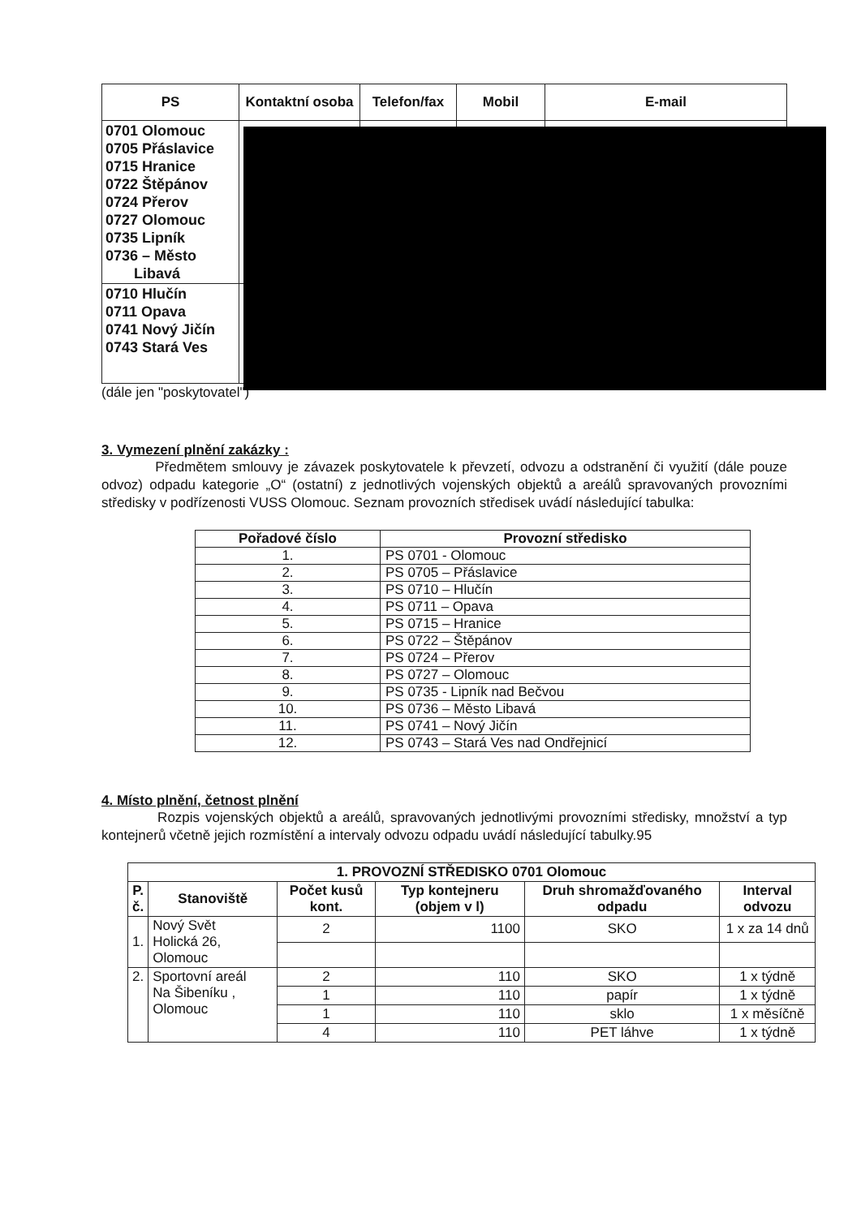| PS | Kontaktní osoba | Telefon/fax | Mobil | E-mail |
| --- | --- | --- | --- | --- |
| 0701 Olomouc 0705 Přáslavice 0715 Hranice 0722 Štěpánov 0724 Přerov 0727 Olomouc 0735 Lipník 0736 – Město Libavá | | | | |
| 0710 Hlučín 0711 Opava 0741 Nový Jičín 0743 Stará Ves | | | | |
(dále jen "poskytovatel")
3. Vymezení plnění zakázky :
Předmětem smlouvy je závazek poskytovatele k převzetí, odvozu a odstranění či využití (dále pouze odvoz) odpadu kategorie „O“ (ostatní) z jednotlivých vojenských objektů a areálů spravovaných provozními středisky v podřízenosti VUSS Olomouc. Seznam provozních středisek uvádí následující tabulka:
| Pořadové číslo | Provozní středisko |
| --- | --- |
| 1. | PS 0701 - Olomouc |
| 2. | PS 0705 – Přáslavice |
| 3. | PS 0710 – Hlučín |
| 4. | PS 0711 – Opava |
| 5. | PS 0715 – Hranice |
| 6. | PS 0722 – Štěpánov |
| 7. | PS 0724 – Přerov |
| 8. | PS 0727 – Olomouc |
| 9. | PS 0735 - Lipník nad Bečvou |
| 10. | PS 0736 – Město Libavá |
| 11. | PS 0741 – Nový Jičín |
| 12. | PS 0743 – Stará Ves nad Ondřejnicí |
4. Místo plnění, četnost plnění
Rozpis vojenských objektů a areálů, spravovaných jednotlivými provozními středisky, množství a typ kontejnerů včetně jejich rozmístění a intervaly odvozu odpadu uvádí následující tabulky.95
| 1. PROVOZNÍ STŘEDISKO 0701 Olomouc | | | | | |
| --- | --- | --- | --- | --- | --- |
| P. č. | Stanoviště | Počet kusů kont. | Typ kontejneru (objem v l) | Druh shromažďovaného odpadu | Interval odvozu |
| 1. | Nový Svět Holická 26, Olomouc | 2 | 1100 | SKO | 1 x za 14 dnů |
| 2. | Sportovní areál Na Šibeníku , Olomouc | 2 | 110 | SKO | 1 x týdně |
| | | 1 | 110 | papír | 1 x týdně |
| | | 1 | 110 | sklo | 1 x měsíčně |
| | | 4 | 110 | PET láhve | 1 x týdně |